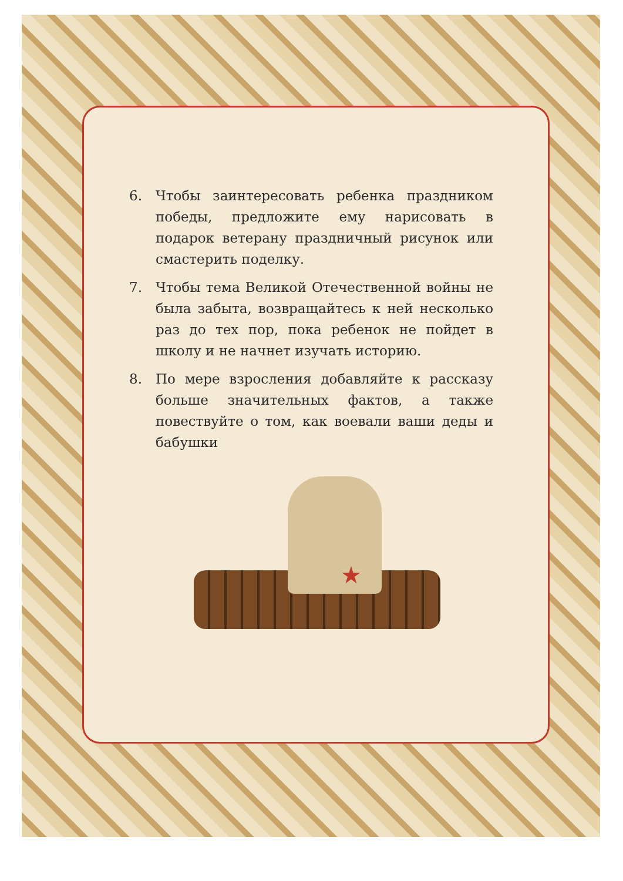6. Чтобы заинтересовать ребенка праздником победы, предложите ему нарисовать в подарок ветерану праздничный рисунок или смастерить поделку.
7. Чтобы тема Великой Отечественной войны не была забыта, возвращайтесь к ней несколько раз до тех пор, пока ребенок не пойдет в школу и не начнет изучать историю.
8. По мере взросления добавляйте к рассказу больше значительных фактов, а также повествуйте о том, как воевали ваши деды и бабушки
★